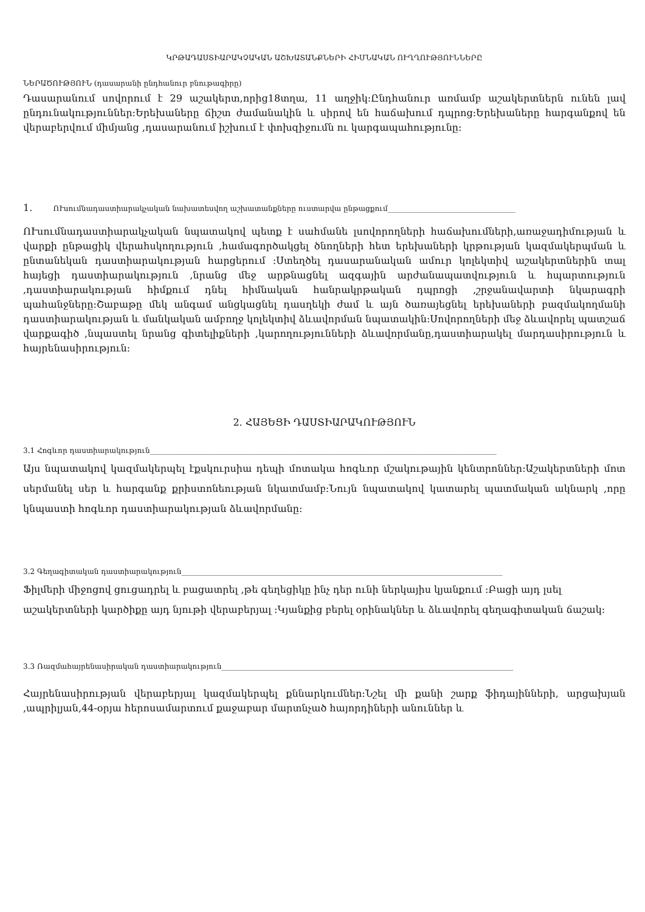ԿՐԹԱԴԱՍՏԻԱՐԱԿՉԱԿԱՆ ԱՇԽԱՏԱՆՔՆԵՐԻ ՀԻՄՆԱԿԱՆ ՈՒՂՂՈՒԹՅՈՒՆՆԵՐԸ
ՆԵՐԱԾՈՒԹՅՈՒՆ (դասարանի ընդհանուր բնութագիրը)
Դասարանում սովորում է 29 աշակերտ,որից18տղա, 11 աղջիկ:Ընդհանուր առմամբ աշակերտներն ունեն լավ ընդունակություններ:Երեխաները ճիշտ ժամանակին և սիրով են հաճախում դպրոց:Երեխաները հարգանքով են վերաբերվում միմյանց ,դասարանում իշխում է փոխզիջումն ու կարգապահությունը:
1. ՈՒսումնադաստիարակչական նախատեսվող աշխատանքները ուստարվա ընթացքում___________________________________
ՈՒսումնադաստիարակչական նպատակով պետք է սահմանե լսովորողների հաճախումների,առաջադիմության և վարքի ընթացիկ վերահսկողություն ,համագործակցել ծնողների հետ երեխաների կրթության կազմակերպման և ընտանեկան դաստիարակության հարցերում :Ստեղծել դասարանական ամուր կոլեկտիվ աշակերտներին տալ հայեցի դաստիարակություն ,նրանց մեջ արթնացնել ազգային արժանապատվություն և հպարտություն ,դաստիարակության հիմքում դնել հիմնական հանրակրթական դպրոցի ,շրջանավարտի նկարագրի պահանջները:Շաբաթը մեկ անգամ անցկացնել դասղեկի ժամ և այն ծառայեցնել երեխաների բազմակողմանի դաստիարակության և մանկական ամբողջ կոլեկտիվ ձևավորման նպատակին:Սովորողների մեջ ձևավորել պատշաճ վարքագիծ ,նպաստել նրանց գիտելիքների ,կարողությունների ձևավորմանը,դաստիարակել մարդասիրություն և հայրենասիրություն:
2. ՀԱՅԵՑԻ ԴԱՍՏԻԱՐԱԿՈՒԹՅՈՒՆ
3.1 Հոգևոր դաստիարակություն_______________________________________________________________________________________________
Այս նպատակով կազմակերպել էքսկուրսիա դեպի մոտակա հոգևոր մշակութային կենտրոններ:Աշակերտների մոտ սերմանել սեր և հարգանք քրիստոնեության նկատմամբ:Նույն նպատակով կատարել պատմական ակնարկ ,որը կնպաստի հոգևոր դաստիարակության ձևավորմանը:
3.2 Գեղագիտական դաստիարակություն________________________________________________________________________________________
Ֆիլմերի միջոցով ցուցադրել և բացատրել ,թե գեղեցիկը ինչ դեր ունի ներկայիս կյանքում :Բացի այդ լսել աշակերտների կարծիքը այդ նյութի վերաբերյալ :Կյանքից բերել օրինակներ և ձևավորել գեղագիտական ճաշակ:
3.3 Ռազմահայրենասիրական դաստիարակություն________________________________________________________________________________
Հայրենասիրության վերաբերյալ կազմակերպել քննարկումներ:Նշել մի քանի շարք ֆիդայինների, արցախյան ,ապրիլյան,44-օրյա հերոսամարտում քաջաբար մարտնչած հայորդիների անուններ և